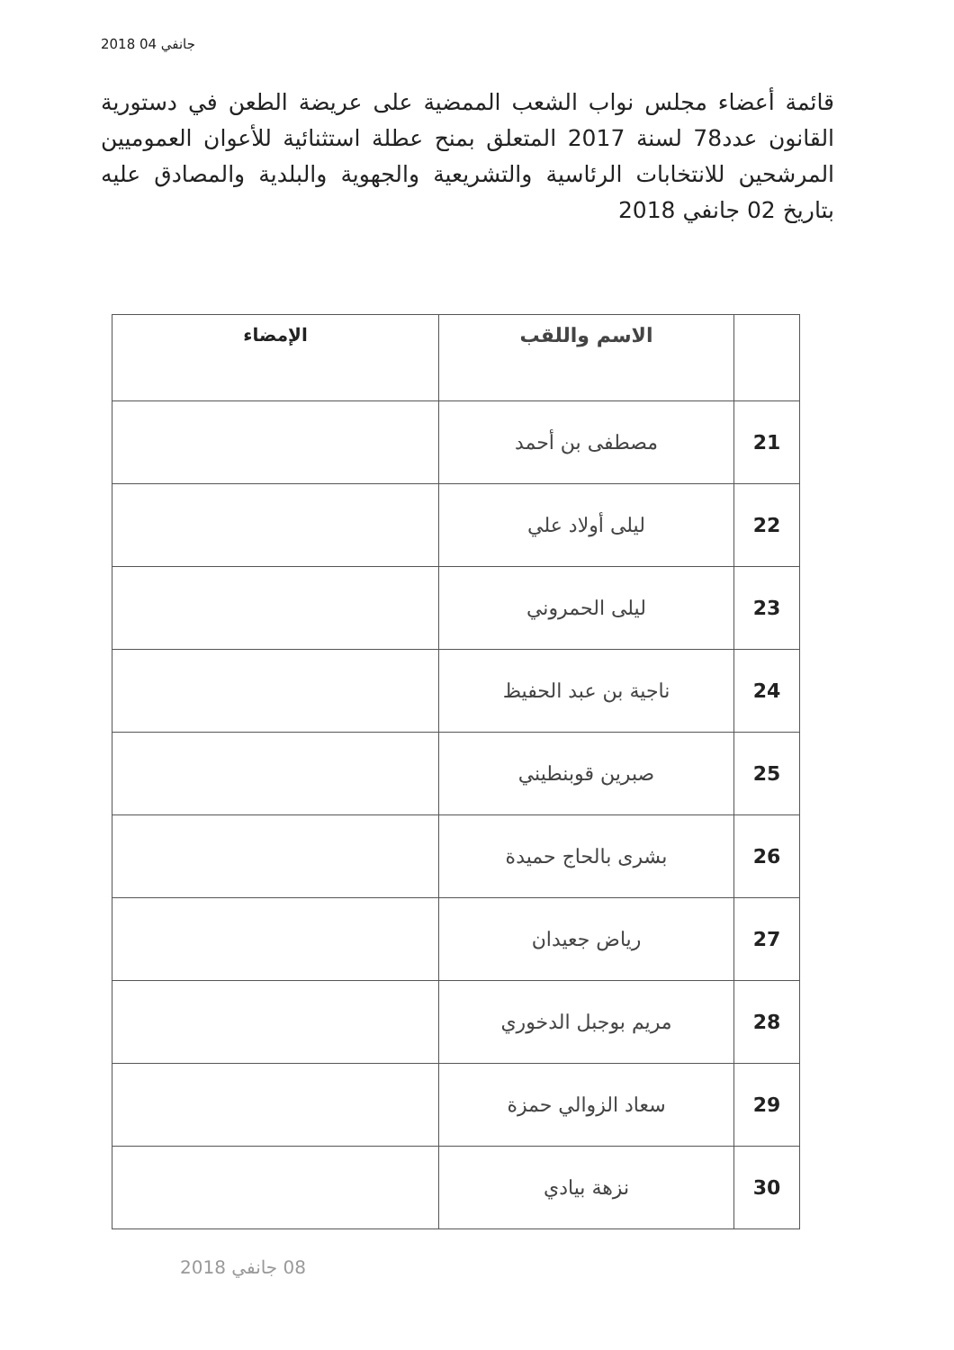2018 جانفي 04
قائمة أعضاء مجلس نواب الشعب الممضية على عريضة الطعن في دستورية القانون عدد78 لسنة 2017 المتعلق بمنح عطلة استثنائية للأعوان العموميين المرشحين للانتخابات الرئاسية والتشريعية والجهوية والبلدية والمصادق عليه بتاريخ 02 جانفي 2018
| | الاسم واللقب | الإمضاء |
| --- | --- | --- |
| 21 | مصطفى بن أحمد | |
| 22 | ليلى أولاد علي | |
| 23 | ليلى الحمروني | |
| 24 | ناجية بن عبد الحفيظ | |
| 25 | صبرين قوبنطيني | |
| 26 | بشرى بالحاج حميدة | |
| 27 | رياض جعيدان | |
| 28 | مريم بوجبل الدخوري | |
| 29 | سعاد الزوالي حمزة | |
| 30 | نزهة بيادي | |
08 جانفي 2018